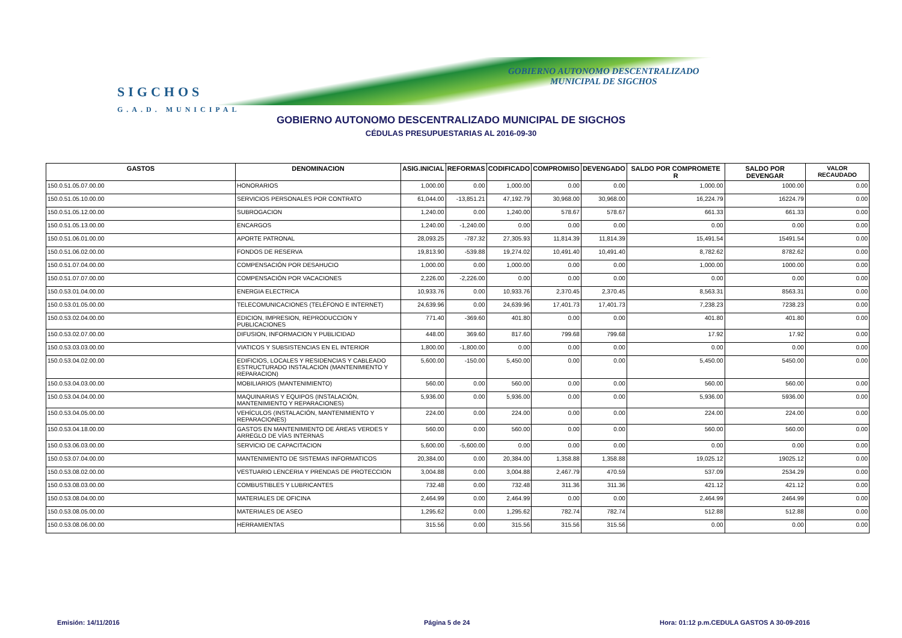SIGCHOS
G.A.D. MUNICIPAL
GOBIERNO AUTONOMO DESCENTRALIZADO
MUNICIPAL DE SIGCHOS
GOBIERNO AUTONOMO DESCENTRALIZADO MUNICIPAL DE SIGCHOS
CÉDULAS PRESUPUESTARIAS AL 2016-09-30
| GASTOS | DENOMINACION | ASIG.INICIAL | REFORMAS | CODIFICADO | COMPROMISO | DEVENGADO | SALDO POR COMPROMETE R | SALDO POR DEVENGAR | VALOR RECAUDADO |
| --- | --- | --- | --- | --- | --- | --- | --- | --- | --- |
| 150.0.51.05.07.00.00 | HONORARIOS | 1,000.00 | 0.00 | 1,000.00 | 0.00 | 0.00 | 1,000.00 | 1000.00 | 0.00 |
| 150.0.51.05.10.00.00 | SERVICIOS PERSONALES POR CONTRATO | 61,044.00 | -13,851.21 | 47,192.79 | 30,968.00 | 30,968.00 | 16,224.79 | 16224.79 | 0.00 |
| 150.0.51.05.12.00.00 | SUBROGACION | 1,240.00 | 0.00 | 1,240.00 | 578.67 | 578.67 | 661.33 | 661.33 | 0.00 |
| 150.0.51.05.13.00.00 | ENCARGOS | 1,240.00 | -1,240.00 | 0.00 | 0.00 | 0.00 | 0.00 | 0.00 | 0.00 |
| 150.0.51.06.01.00.00 | APORTE PATRONAL | 28,093.25 | -787.32 | 27,305.93 | 11,814.39 | 11,814.39 | 15,491.54 | 15491.54 | 0.00 |
| 150.0.51.06.02.00.00 | FONDOS DE RESERVA | 19,813.90 | -539.88 | 19,274.02 | 10,491.40 | 10,491.40 | 8,782.62 | 8782.62 | 0.00 |
| 150.0.51.07.04.00.00 | COMPENSACIÓN POR DESAHUCIO | 1,000.00 | 0.00 | 1,000.00 | 0.00 | 0.00 | 1,000.00 | 1000.00 | 0.00 |
| 150.0.51.07.07.00.00 | COMPENSACIÓN POR VACACIONES | 2,226.00 | -2,226.00 | 0.00 | 0.00 | 0.00 | 0.00 | 0.00 | 0.00 |
| 150.0.53.01.04.00.00 | ENERGIA ELECTRICA | 10,933.76 | 0.00 | 10,933.76 | 2,370.45 | 2,370.45 | 8,563.31 | 8563.31 | 0.00 |
| 150.0.53.01.05.00.00 | TELECOMUNICACIONES (TELÉFONO E INTERNET) | 24,639.96 | 0.00 | 24,639.96 | 17,401.73 | 17,401.73 | 7,238.23 | 7238.23 | 0.00 |
| 150.0.53.02.04.00.00 | EDICION, IMPRESION, REPRODUCCION Y PUBLICACIONES | 771.40 | -369.60 | 401.80 | 0.00 | 0.00 | 401.80 | 401.80 | 0.00 |
| 150.0.53.02.07.00.00 | DIFUSION, INFORMACION Y PUBLICIDAD | 448.00 | 369.60 | 817.60 | 799.68 | 799.68 | 17.92 | 17.92 | 0.00 |
| 150.0.53.03.03.00.00 | VIATICOS Y SUBSISTENCIAS EN EL INTERIOR | 1,800.00 | -1,800.00 | 0.00 | 0.00 | 0.00 | 0.00 | 0.00 | 0.00 |
| 150.0.53.04.02.00.00 | EDIFICIOS, LOCALES Y RESIDENCIAS Y CABLEADO ESTRUCTURADO INSTALACION (MANTENIMIENTO Y REPARACION) | 5,600.00 | -150.00 | 5,450.00 | 0.00 | 0.00 | 5,450.00 | 5450.00 | 0.00 |
| 150.0.53.04.03.00.00 | MOBILIARIOS (MANTENIMIENTO) | 560.00 | 0.00 | 560.00 | 0.00 | 0.00 | 560.00 | 560.00 | 0.00 |
| 150.0.53.04.04.00.00 | MAQUINARIAS Y EQUIPOS (INSTALACIÓN, MANTENIMIENTO Y REPARACIONES) | 5,936.00 | 0.00 | 5,936.00 | 0.00 | 0.00 | 5,936.00 | 5936.00 | 0.00 |
| 150.0.53.04.05.00.00 | VEHÍCULOS (INSTALACIÓN, MANTENIMIENTO Y REPARACIONES) | 224.00 | 0.00 | 224.00 | 0.00 | 0.00 | 224.00 | 224.00 | 0.00 |
| 150.0.53.04.18.00.00 | GASTOS EN MANTENIMIENTO DE ÁREAS VERDES Y ARREGLO DE VÍAS INTERNAS | 560.00 | 0.00 | 560.00 | 0.00 | 0.00 | 560.00 | 560.00 | 0.00 |
| 150.0.53.06.03.00.00 | SERVICIO DE CAPACITACION | 5,600.00 | -5,600.00 | 0.00 | 0.00 | 0.00 | 0.00 | 0.00 | 0.00 |
| 150.0.53.07.04.00.00 | MANTENIMIENTO DE SISTEMAS INFORMATICOS | 20,384.00 | 0.00 | 20,384.00 | 1,358.88 | 1,358.88 | 19,025.12 | 19025.12 | 0.00 |
| 150.0.53.08.02.00.00 | VESTUARIO LENCERIA Y PRENDAS DE PROTECCION | 3,004.88 | 0.00 | 3,004.88 | 2,467.79 | 470.59 | 537.09 | 2534.29 | 0.00 |
| 150.0.53.08.03.00.00 | COMBUSTIBLES Y LUBRICANTES | 732.48 | 0.00 | 732.48 | 311.36 | 311.36 | 421.12 | 421.12 | 0.00 |
| 150.0.53.08.04.00.00 | MATERIALES DE OFICINA | 2,464.99 | 0.00 | 2,464.99 | 0.00 | 0.00 | 2,464.99 | 2464.99 | 0.00 |
| 150.0.53.08.05.00.00 | MATERIALES DE ASEO | 1,295.62 | 0.00 | 1,295.62 | 782.74 | 782.74 | 512.88 | 512.88 | 0.00 |
| 150.0.53.08.06.00.00 | HERRAMIENTAS | 315.56 | 0.00 | 315.56 | 315.56 | 315.56 | 0.00 | 0.00 | 0.00 |
Emisión: 14/11/2016 Página 5 de 24
Hora: 01:12 p.m.CEDULA GASTOS A 30-09-2016